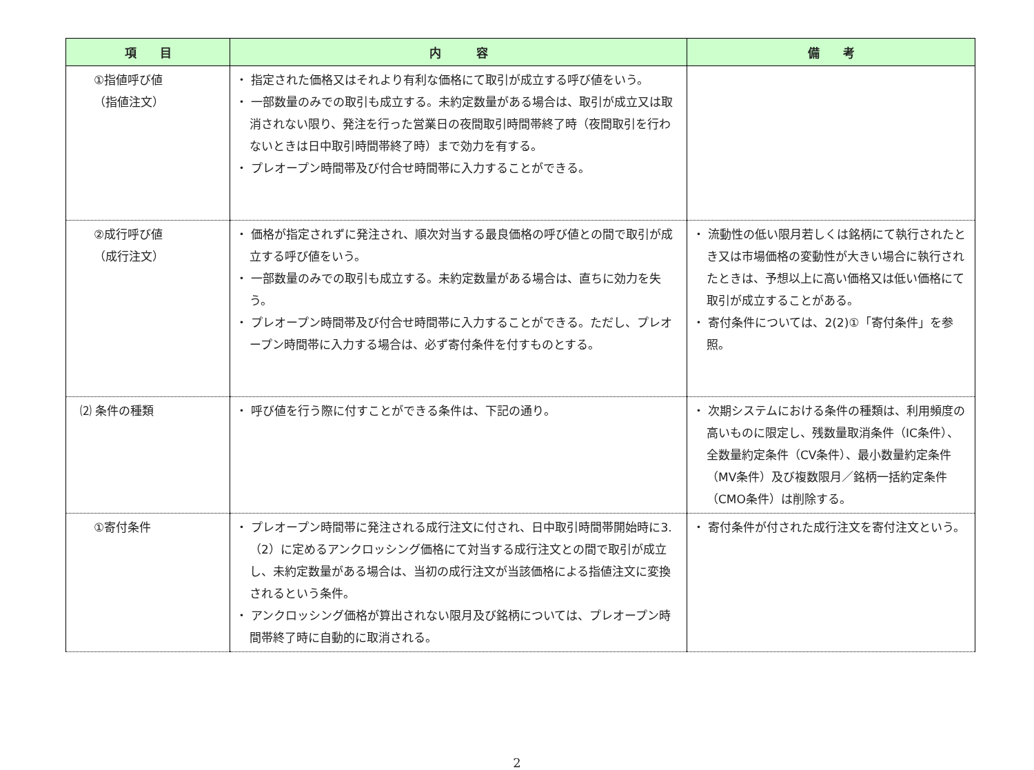| 項 目 | 内 容 | 備 考 |
| --- | --- | --- |
| ①指値呼び値 （指値注文） | ・ 指定された価格又はそれより有利な価格にて取引が成立する呼び値をいう。 ・ 一部数量のみでの取引も成立する。未約定数量がある場合は、取引が成立又は取消されない限り、発注を行った営業日の夜間取引時間帯終了時（夜間取引を行わないときは日中取引時間帯終了時）まで効力を有する。 ・ プレオープン時間帯及び付合せ時間帯に入力することができる。 | |
| ②成行呼び値 （成行注文） | ・ 価格が指定されずに発注され、順次対当する最良価格の呼び値との間で取引が成立する呼び値をいう。 ・ 一部数量のみでの取引も成立する。未約定数量がある場合は、直ちに効力を失う。 ・ プレオープン時間帯及び付合せ時間帯に入力することができる。ただし、プレオープン時間帯に入力する場合は、必ず寄付条件を付すものとする。 | ・ 流動性の低い限月若しくは銘柄にて執行されたとき又は市場価格の変動性が大きい場合に執行されたときは、予想以上に高い価格又は低い価格にて取引が成立することがある。 ・ 寄付条件については、2(2)①「寄付条件」を参照。 |
| ⑵ 条件の種類 | ・ 呼び値を行う際に付すことができる条件は、下記の通り。 | ・ 次期システムにおける条件の種類は、利用頻度の高いものに限定し、残数量取消条件（IC条件）、全数量約定条件（CV条件）、最小数量約定条件（MV条件）及び複数限月／銘柄一括約定条件（CMO条件）は削除する。 |
| ①寄付条件 | ・ プレオープン時間帯に発注される成行注文に付され、日中取引時間帯開始時に3.（2）に定めるアンクロッシング価格にて対当する成行注文との間で取引が成立し、未約定数量がある場合は、当初の成行注文が当該価格による指値注文に変換されるという条件。 ・ アンクロッシング価格が算出されない限月及び銘柄については、プレオープン時間帯終了時に自動的に取消される。 | ・ 寄付条件が付された成行注文を寄付注文という。 |
2